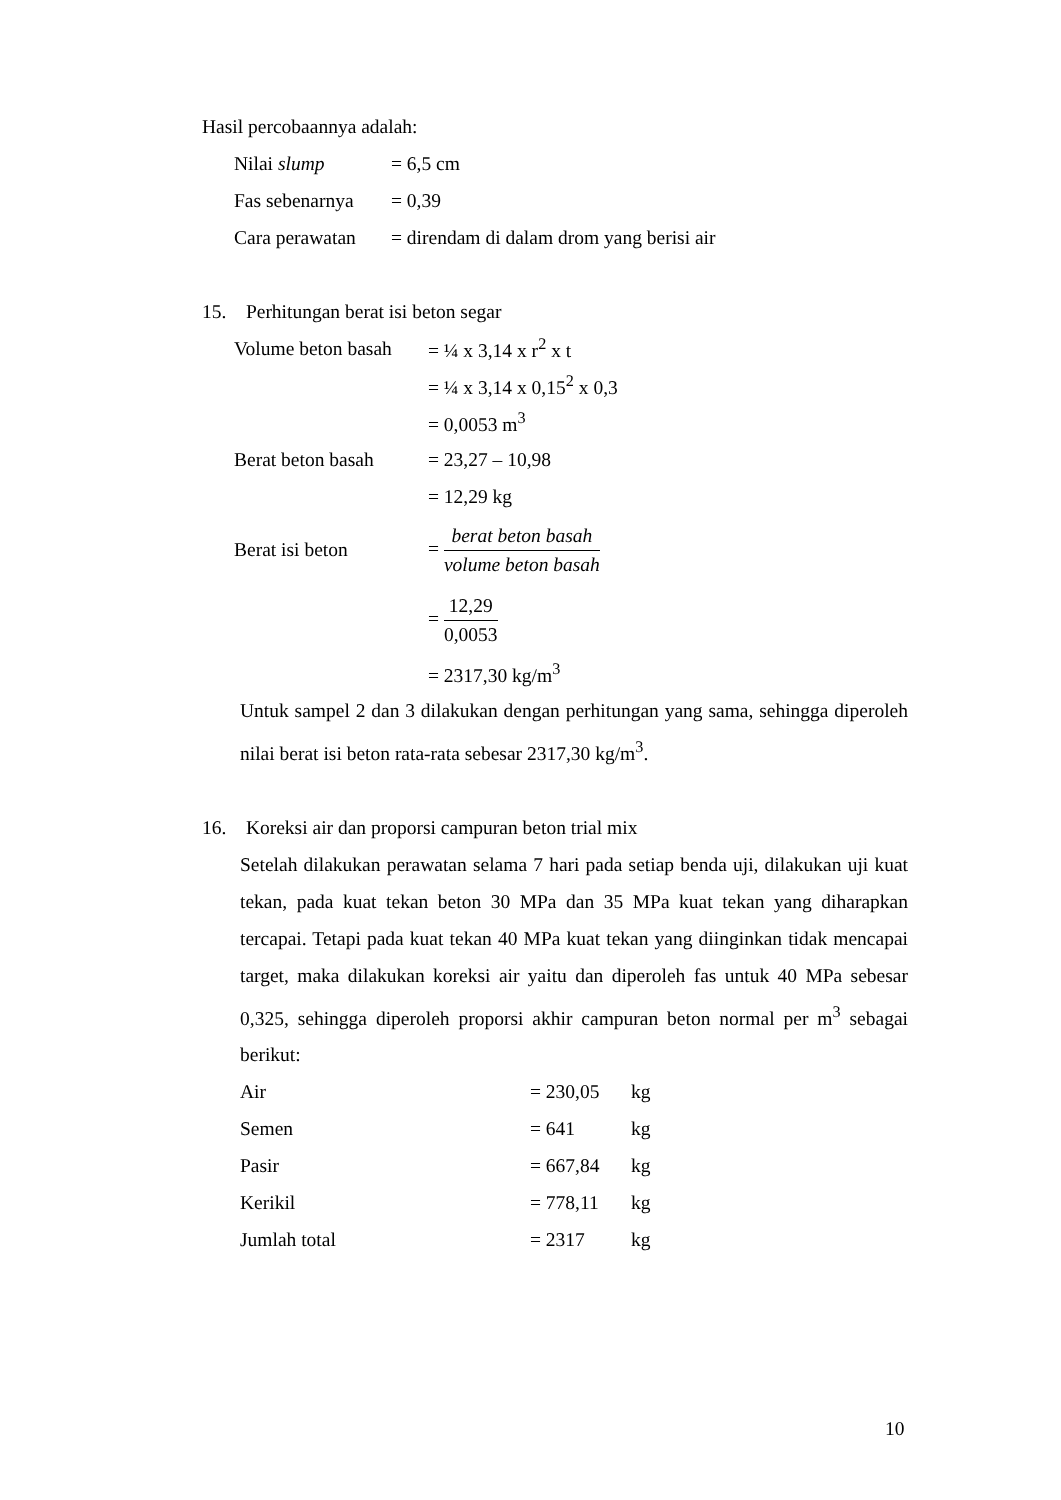Hasil percobaannya adalah:
| Nilai slump | = 6,5 cm |
| Fas sebenarnya | = 0,39 |
| Cara perawatan | = direndam di dalam drom yang berisi air |
15. Perhitungan berat isi beton segar
| Volume beton basah | = ¼ x 3,14 x r<sup>2</sup> x t |
| | = ¼ x 3,14 x 0,15<sup>2</sup> x 0,3 |
| | = 0,0053 m<sup>3</sup> |
| Berat beton basah | = 23,27 – 10,98 |
| | = 12,29 kg |
| Berat isi beton | = berat beton basah volume beton basah |
| | = 12,29 0,0053 |
| | = 2317,30 kg/m<sup>3</sup> |
Untuk sampel 2 dan 3 dilakukan dengan perhitungan yang sama, sehingga diperoleh nilai berat isi beton rata-rata sebesar 2317,30 kg/m<sup>3</sup>.
16. Koreksi air dan proporsi campuran beton trial mix
Setelah dilakukan perawatan selama 7 hari pada setiap benda uji, dilakukan uji kuat tekan, pada kuat tekan beton 30 MPa dan 35 MPa kuat tekan yang diharapkan tercapai. Tetapi pada kuat tekan 40 MPa kuat tekan yang diinginkan tidak mencapai target, maka dilakukan koreksi air yaitu dan diperoleh fas untuk 40 MPa sebesar 0,325, sehingga diperoleh proporsi akhir campuran beton normal per m<sup>3</sup> sebagai berikut:
| Air | = 230,05 | kg |
| Semen | = 641 | kg |
| Pasir | = 667,84 | kg |
| Kerikil | = 778,11 | kg |
| Jumlah total | = 2317 | kg |
10